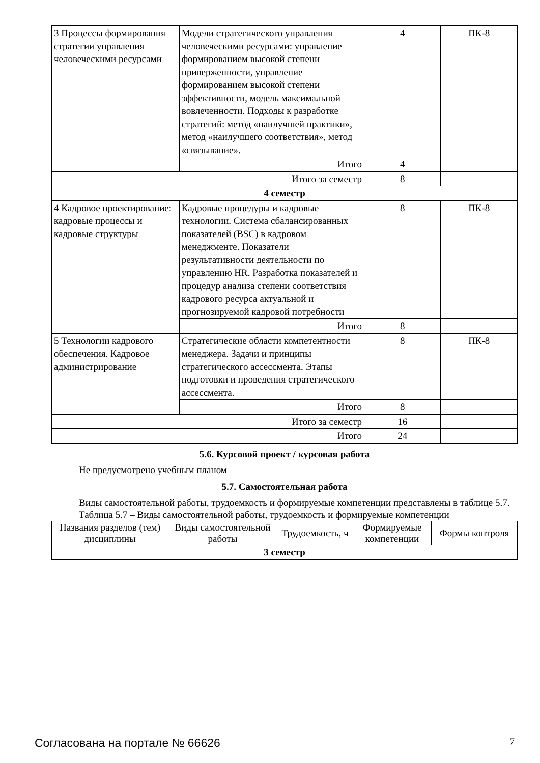| 3 Процессы формирования стратегии управления человеческими ресурсами | Модели стратегического управления человеческими ресурсами: управление формированием высокой степени приверженности, управление формированием высокой степени эффективности, модель максимальной вовлеченности. Подходы к разработке стратегий: метод «наилучшей практики», метод «наилучшего соответствия», метод «связывание». | 4 | ПК-8 |
| | Итого | 4 | |
| Итого за семестр | | 8 | |
| 4 семестр | | | |
| 4 Кадровое проектирование: кадровые процессы и кадровые структуры | Кадровые процедуры и кадровые технологии. Система сбалансированных показателей (BSC) в кадровом менеджменте. Показатели результативности деятельности по управлению HR. Разработка показателей и процедур анализа степени соответствия кадрового ресурса актуальной и прогнозируемой кадровой потребности | 8 | ПК-8 |
| | Итого | 8 | |
| 5 Технологии кадрового обеспечения. Кадровое администрирование | Стратегические области компетентности менеджера. Задачи и принципы стратегического ассессмента. Этапы подготовки и проведения стратегического ассессмента. | 8 | ПК-8 |
| | Итого | 8 | |
| Итого за семестр | | 16 | |
| Итого | | 24 | |
5.6. Курсовой проект / курсовая работа
Не предусмотрено учебным планом
5.7. Самостоятельная работа
Виды самостоятельной работы, трудоемкость и формируемые компетенции представлены в таблице 5.7.
Таблица 5.7 – Виды самостоятельной работы, трудоемкость и формируемые компетенции
| Названия разделов (тем) дисциплины | Виды самостоятельной работы | Трудоемкость, ч | Формируемые компетенции | Формы контроля |
| --- | --- | --- | --- | --- |
| 3 семестр | | | | |
Согласована на портале № 66626 7